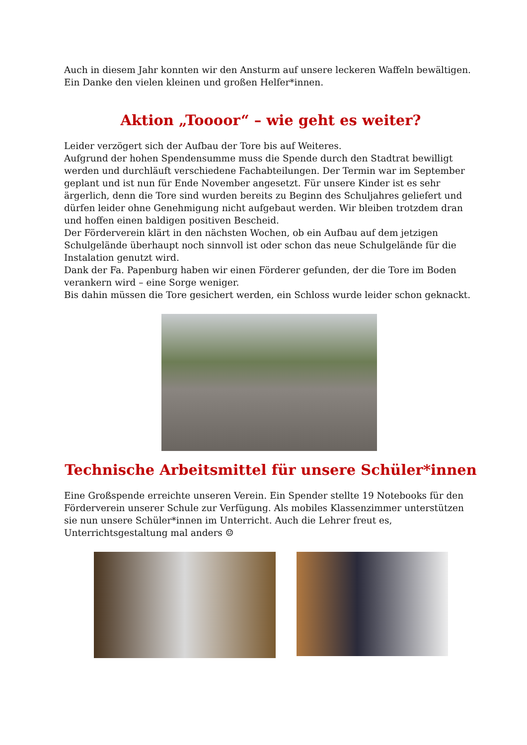Auch in diesem Jahr konnten wir den Ansturm auf unsere leckeren Waffeln bewältigen. Ein Danke den vielen kleinen und großen Helfer*innen.
Aktion „Toooor“ – wie geht es weiter?
Leider verzögert sich der Aufbau der Tore bis auf Weiteres.
Aufgrund der hohen Spendensumme muss die Spende durch den Stadtrat bewilligt werden und durchläuft verschiedene Fachabteilungen. Der Termin war im September geplant und ist nun für Ende November angesetzt. Für unsere Kinder ist es sehr ärgerlich, denn die Tore sind wurden bereits zu Beginn des Schuljahres geliefert und dürfen leider ohne Genehmigung nicht aufgebaut werden. Wir bleiben trotzdem dran und hoffen einen baldigen positiven Bescheid.
Der Förderverein klärt in den nächsten Wochen, ob ein Aufbau auf dem jetzigen Schulgelände überhaupt noch sinnvoll ist oder schon das neue Schulgelände für die Instalation genutzt wird.
Dank der Fa. Papenburg haben wir einen Förderer gefunden, der die Tore im Boden verankern wird – eine Sorge weniger.
Bis dahin müssen die Tore gesichert werden, ein Schloss wurde leider schon geknackt.
Technische Arbeitsmittel für unsere Schüler*innen
Eine Großspende erreichte unseren Verein. Ein Spender stellte 19 Notebooks für den Förderverein unserer Schule zur Verfügung. Als mobiles Klassenzimmer unterstützen sie nun unsere Schüler*innen im Unterricht. Auch die Lehrer freut es, Unterrichtsgestaltung mal anders ☺